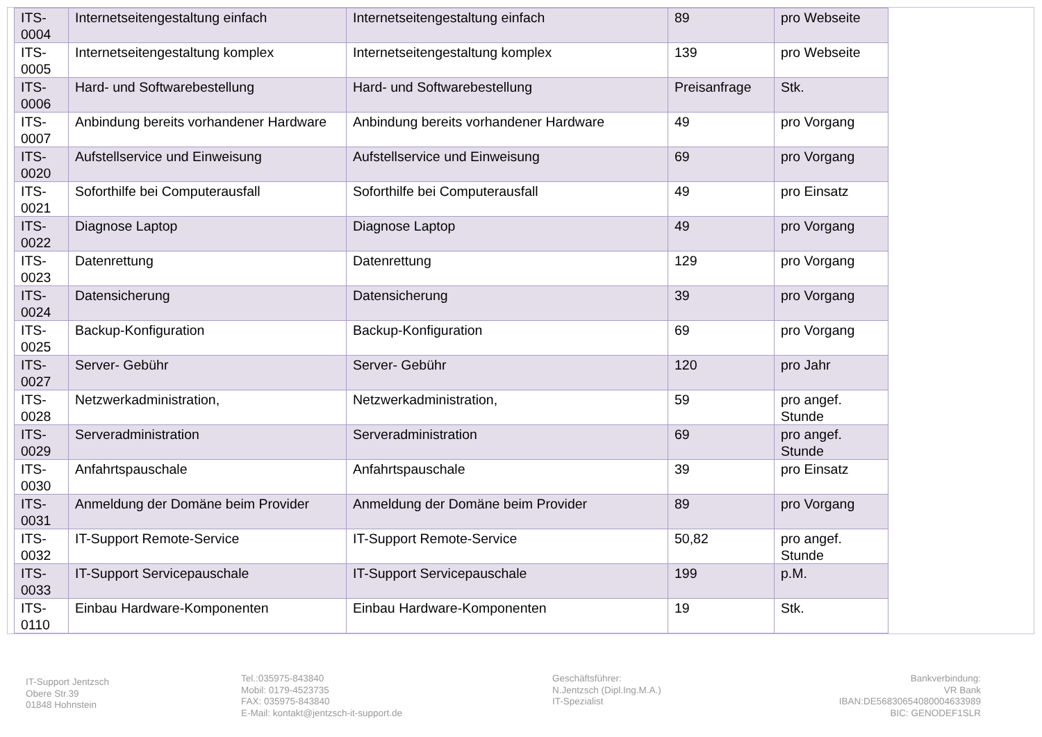| ITS- 0004 | Internetseitengestaltung einfach | Internetseitengestaltung einfach | 89 | pro Webseite |
| ITS- 0005 | Internetseitengestaltung komplex | Internetseitengestaltung komplex | 139 | pro Webseite |
| ITS- 0006 | Hard- und Softwarebestellung | Hard- und Softwarebestellung | Preisanfrage | Stk. |
| ITS- 0007 | Anbindung bereits vorhandener Hardware | Anbindung bereits vorhandener Hardware | 49 | pro Vorgang |
| ITS- 0020 | Aufstellservice und Einweisung | Aufstellservice und Einweisung | 69 | pro Vorgang |
| ITS- 0021 | Soforthilfe bei Computerausfall | Soforthilfe bei Computerausfall | 49 | pro Einsatz |
| ITS- 0022 | Diagnose Laptop | Diagnose Laptop | 49 | pro Vorgang |
| ITS- 0023 | Datenrettung | Datenrettung | 129 | pro Vorgang |
| ITS- 0024 | Datensicherung | Datensicherung | 39 | pro Vorgang |
| ITS- 0025 | Backup-Konfiguration | Backup-Konfiguration | 69 | pro Vorgang |
| ITS- 0027 | Server- Gebühr | Server- Gebühr | 120 | pro Jahr |
| ITS- 0028 | Netzwerkadministration, | Netzwerkadministration, | 59 | pro angef. Stunde |
| ITS- 0029 | Serveradministration | Serveradministration | 69 | pro angef. Stunde |
| ITS- 0030 | Anfahrtspauschale | Anfahrtspauschale | 39 | pro Einsatz |
| ITS- 0031 | Anmeldung der Domäne beim Provider | Anmeldung der Domäne beim Provider | 89 | pro Vorgang |
| ITS- 0032 | IT-Support Remote-Service | IT-Support Remote-Service | 50,82 | pro angef. Stunde |
| ITS- 0033 | IT-Support Servicepauschale | IT-Support Servicepauschale | 199 | p.M. |
| ITS- 0110 | Einbau Hardware-Komponenten | Einbau Hardware-Komponenten | 19 | Stk. |
IT-Support Jentzsch
Obere Str.39
01848 Hohnstein
Tel.:035975-843840
Mobil: 0179-4523735
FAX: 035975-843840
E-Mail: kontakt@jentzsch-it-support.de
Geschäftsführer:
N.Jentzsch (Dipl.Ing.M.A.)
IT-Spezialist
Bankverbindung:
VR Bank
IBAN:DE56830654080004633989
BIC: GENODEF1SLR